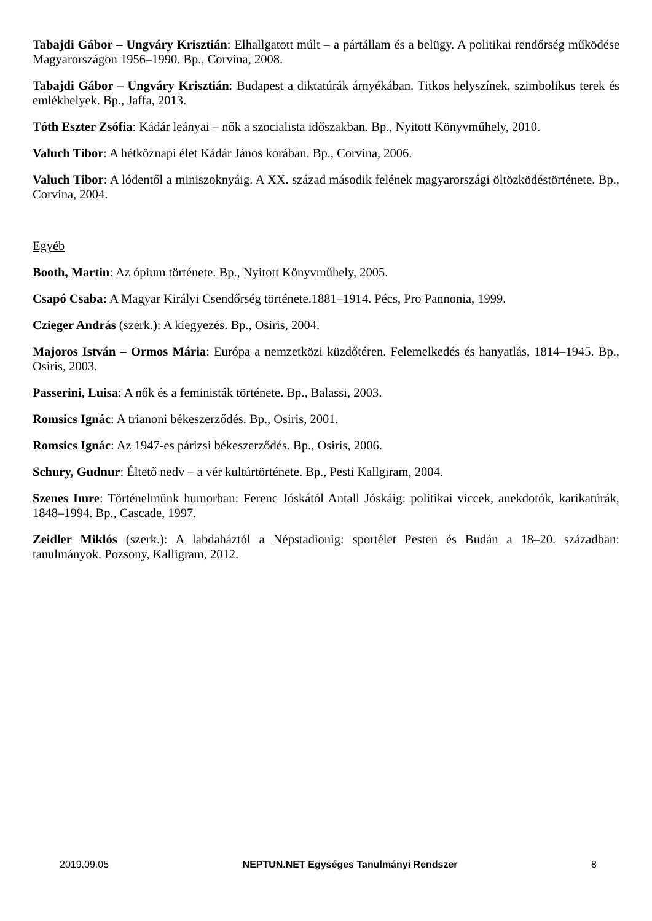Tabajdi Gábor – Ungváry Krisztián: Elhallgatott múlt – a pártállam és a belügy. A politikai rendőrség működése Magyarországon 1956–1990. Bp., Corvina, 2008.
Tabajdi Gábor – Ungváry Krisztián: Budapest a diktatúrák árnyékában. Titkos helyszínek, szimbolikus terek és emlékhelyek. Bp., Jaffa, 2013.
Tóth Eszter Zsófia: Kádár leányai – nők a szocialista időszakban. Bp., Nyitott Könyvműhely, 2010.
Valuch Tibor: A hétköznapi élet Kádár János korában. Bp., Corvina, 2006.
Valuch Tibor: A lódentől a miniszoknyáig. A XX. század második felének magyarországi öltözködéstörténete. Bp., Corvina, 2004.
Egyéb
Booth, Martin: Az ópium története. Bp., Nyitott Könyvműhely, 2005.
Csapó Csaba: A Magyar Királyi Csendőrség története.1881–1914. Pécs, Pro Pannonia, 1999.
Czieger András (szerk.): A kiegyezés. Bp., Osiris, 2004.
Majoros István – Ormos Mária: Európa a nemzetközi küzdőtéren. Felemelkedés és hanyatlás, 1814–1945. Bp., Osiris, 2003.
Passerini, Luisa: A nők és a feministák története. Bp., Balassi, 2003.
Romsics Ignác: A trianoni békeszerződés. Bp., Osiris, 2001.
Romsics Ignác: Az 1947-es párizsi békeszerződés. Bp., Osiris, 2006.
Schury, Gudnur: Éltető nedv – a vér kultúrtörténete. Bp., Pesti Kallgiram, 2004.
Szenes Imre: Történelmünk humorban: Ferenc Jóskától Antall Jóskáig: politikai viccek, anekdotók, karikatúrák, 1848–1994. Bp., Cascade, 1997.
Zeidler Miklós (szerk.): A labdaháztól a Népstadionig: sportélet Pesten és Budán a 18–20. században: tanulmányok. Pozsony, Kalligram, 2012.
2019.09.05 NEPTUN.NET Egységes Tanulmányi Rendszer 8